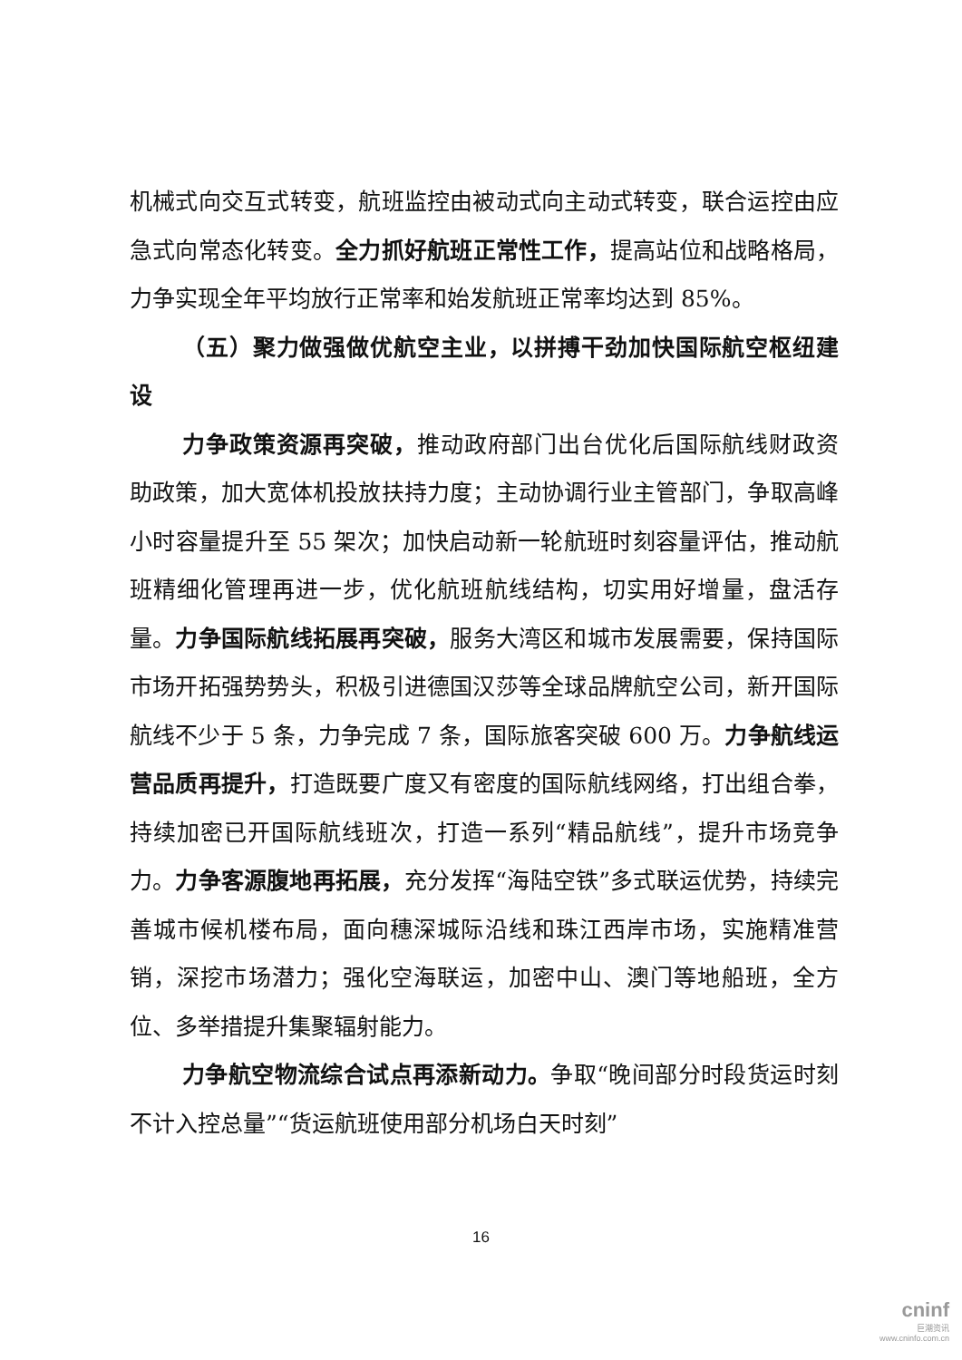机械式向交互式转变，航班监控由被动式向主动式转变，联合运控由应急式向常态化转变。全力抓好航班正常性工作，提高站位和战略格局，力争实现全年平均放行正常率和始发航班正常率均达到 85%。
（五）聚力做强做优航空主业，以拼搏干劲加快国际航空枢纽建设
力争政策资源再突破，推动政府部门出台优化后国际航线财政资助政策，加大宽体机投放扶持力度；主动协调行业主管部门，争取高峰小时容量提升至 55 架次；加快启动新一轮航班时刻容量评估，推动航班精细化管理再进一步，优化航班航线结构，切实用好增量，盘活存量。力争国际航线拓展再突破，服务大湾区和城市发展需要，保持国际市场开拓强势势头，积极引进德国汉莎等全球品牌航空公司，新开国际航线不少于 5 条，力争完成 7 条，国际旅客突破 600 万。力争航线运营品质再提升，打造既要广度又有密度的国际航线网络，打出组合拳，持续加密已开国际航线班次，打造一系列“精品航线”，提升市场竞争力。力争客源腹地再拓展，充分发挥“海陆空铁”多式联运优势，持续完善城市候机楼布局，面向穗深城际沿线和珠江西岸市场，实施精准营销，深挖市场潜力；强化空海联运，加密中山、澳门等地船班，全方位、多举措提升集聚辐射能力。
力争航空物流综合试点再添新动力。争取“晚间部分时段货运时刻不计入控总量”“货运航班使用部分机场白天时刻”
16
cninf
巨潮资讯
www.cninfo.com.cn